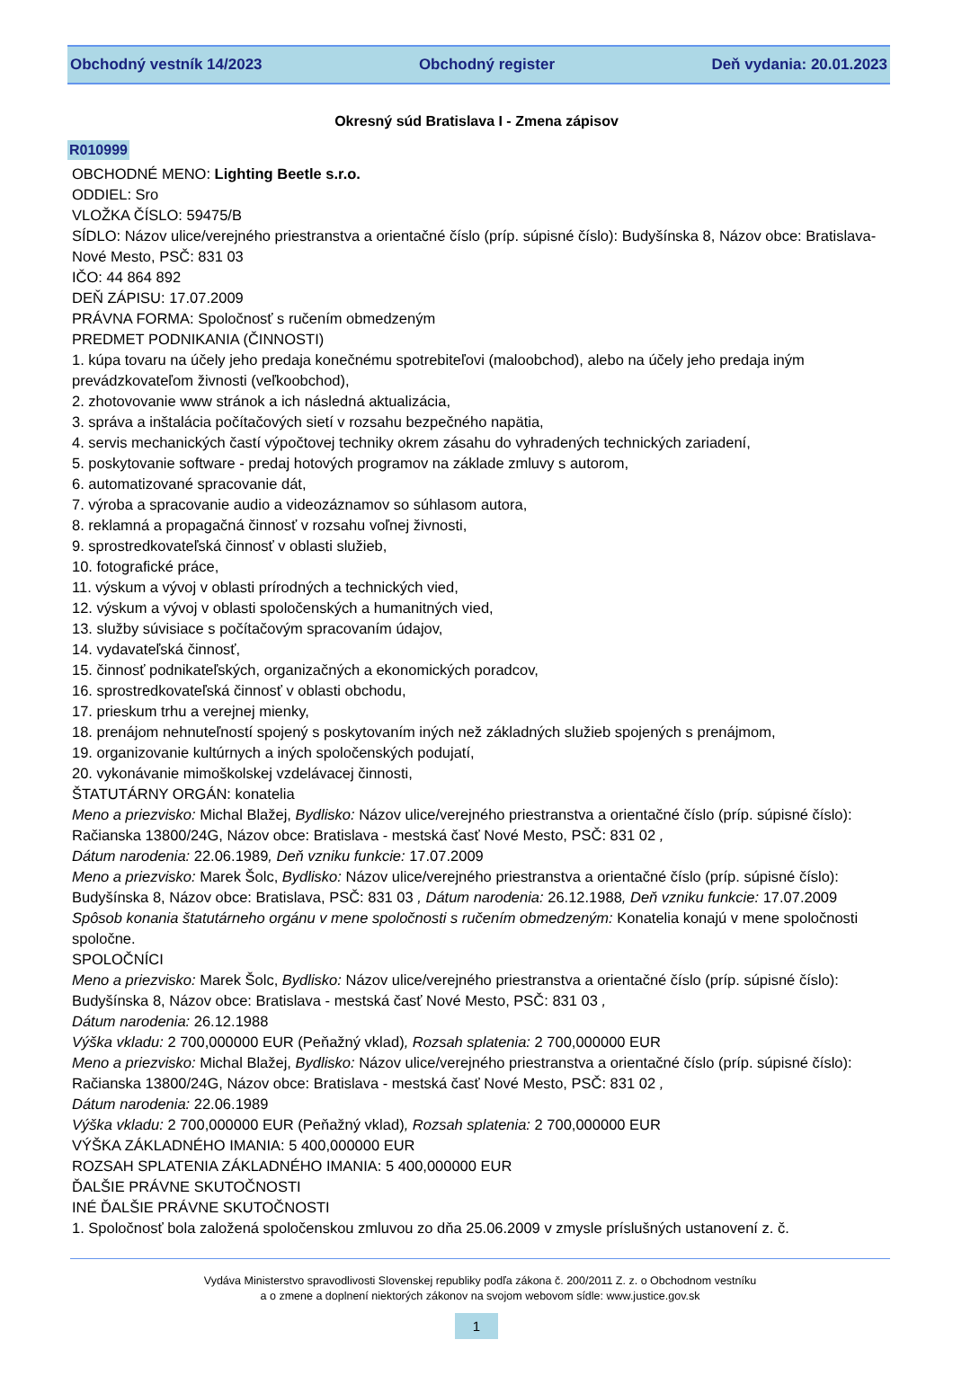Obchodný vestník 14/2023 Obchodný register Deň vydania: 20.01.2023
Okresný súd Bratislava I - Zmena zápisov
R010999
OBCHODNÉ MENO: Lighting Beetle s.r.o.
ODDIEL: Sro
VLOŽKA ČÍSLO: 59475/B
SÍDLO: Názov ulice/verejného priestranstva a orientačné číslo (príp. súpisné číslo): Budyšínska 8, Názov obce: Bratislava-Nové Mesto, PSČ: 831 03
IČO: 44 864 892
DEŇ ZÁPISU: 17.07.2009
PRÁVNA FORMA: Spoločnosť s ručením obmedzeným
PREDMET PODNIKANIA (ČINNOSTI)
1. kúpa tovaru na účely jeho predaja konečnému spotrebiteľovi (maloobchod), alebo na účely jeho predaja iným prevádzkovateľom živnosti (veľkoobchod),
2. zhotovovanie www stránok a ich následná aktualizácia,
3. správa a inštalácia počítačových sietí v rozsahu bezpečného napätia,
4. servis mechanických častí výpočtovej techniky okrem zásahu do vyhradených technických zariadení,
5. poskytovanie software - predaj hotových programov na základe zmluvy s autorom,
6. automatizované spracovanie dát,
7. výroba a spracovanie audio a videozáznamov so súhlasom autora,
8. reklamná a propagačná činnosť v rozsahu voľnej živnosti,
9. sprostredkovateľská činnosť v oblasti služieb,
10. fotografické práce,
11. výskum a vývoj v oblasti prírodných a technických vied,
12. výskum a vývoj v oblasti spoločenských a humanitných vied,
13. služby súvisiace s počítačovým spracovaním údajov,
14. vydavateľská činnosť,
15. činnosť podnikateľských, organizačných a ekonomických poradcov,
16. sprostredkovateľská činnosť v oblasti obchodu,
17. prieskum trhu a verejnej mienky,
18. prenájom nehnuteľností spojený s poskytovaním iných než základných služieb spojených s prenájmom,
19. organizovanie kultúrnych a iných spoločenských podujatí,
20. vykonávanie mimoškolskej vzdelávacej činnosti,
ŠTATUTÁRNY ORGÁN: konatelia
Meno a priezvisko: Michal Blažej, Bydlisko: Názov ulice/verejného priestranstva a orientačné číslo (príp. súpisné číslo): Račianska 13800/24G, Názov obce: Bratislava - mestská časť Nové Mesto, PSČ: 831 02 ,
Dátum narodenia: 22.06.1989, Deň vzniku funkcie: 17.07.2009
Meno a priezvisko: Marek Šolc, Bydlisko: Názov ulice/verejného priestranstva a orientačné číslo (príp. súpisné číslo): Budyšínska 8, Názov obce: Bratislava, PSČ: 831 03 , Dátum narodenia: 26.12.1988, Deň vzniku funkcie: 17.07.2009
Spôsob konania štatutárneho orgánu v mene spoločnosti s ručením obmedzeným: Konatelia konajú v mene spoločnosti spoločne.
SPOLOČNÍCI
Meno a priezvisko: Marek Šolc, Bydlisko: Názov ulice/verejného priestranstva a orientačné číslo (príp. súpisné číslo): Budyšínska 8, Názov obce: Bratislava - mestská časť Nové Mesto, PSČ: 831 03 ,
Dátum narodenia: 26.12.1988
Výška vkladu: 2 700,000000 EUR (Peňažný vklad), Rozsah splatenia: 2 700,000000 EUR
Meno a priezvisko: Michal Blažej, Bydlisko: Názov ulice/verejného priestranstva a orientačné číslo (príp. súpisné číslo): Račianska 13800/24G, Názov obce: Bratislava - mestská časť Nové Mesto, PSČ: 831 02 ,
Dátum narodenia: 22.06.1989
Výška vkladu: 2 700,000000 EUR (Peňažný vklad), Rozsah splatenia: 2 700,000000 EUR
VÝŠKA ZÁKLADNÉHO IMANIA: 5 400,000000 EUR
ROZSAH SPLATENIA ZÁKLADNÉHO IMANIA: 5 400,000000 EUR
ĎALŠIE PRÁVNE SKUTOČNOSTI
INÉ ĎALŠIE PRÁVNE SKUTOČNOSTI
1. Spoločnosť bola založená spoločenskou zmluvou zo dňa 25.06.2009 v zmysle príslušných ustanovení z. č.
Vydáva Ministerstvo spravodlivosti Slovenskej republiky podľa zákona č. 200/2011 Z. z. o Obchodnom vestníku
a o zmene a doplnení niektorých zákonov na svojom webovom sídle: www.justice.gov.sk
1